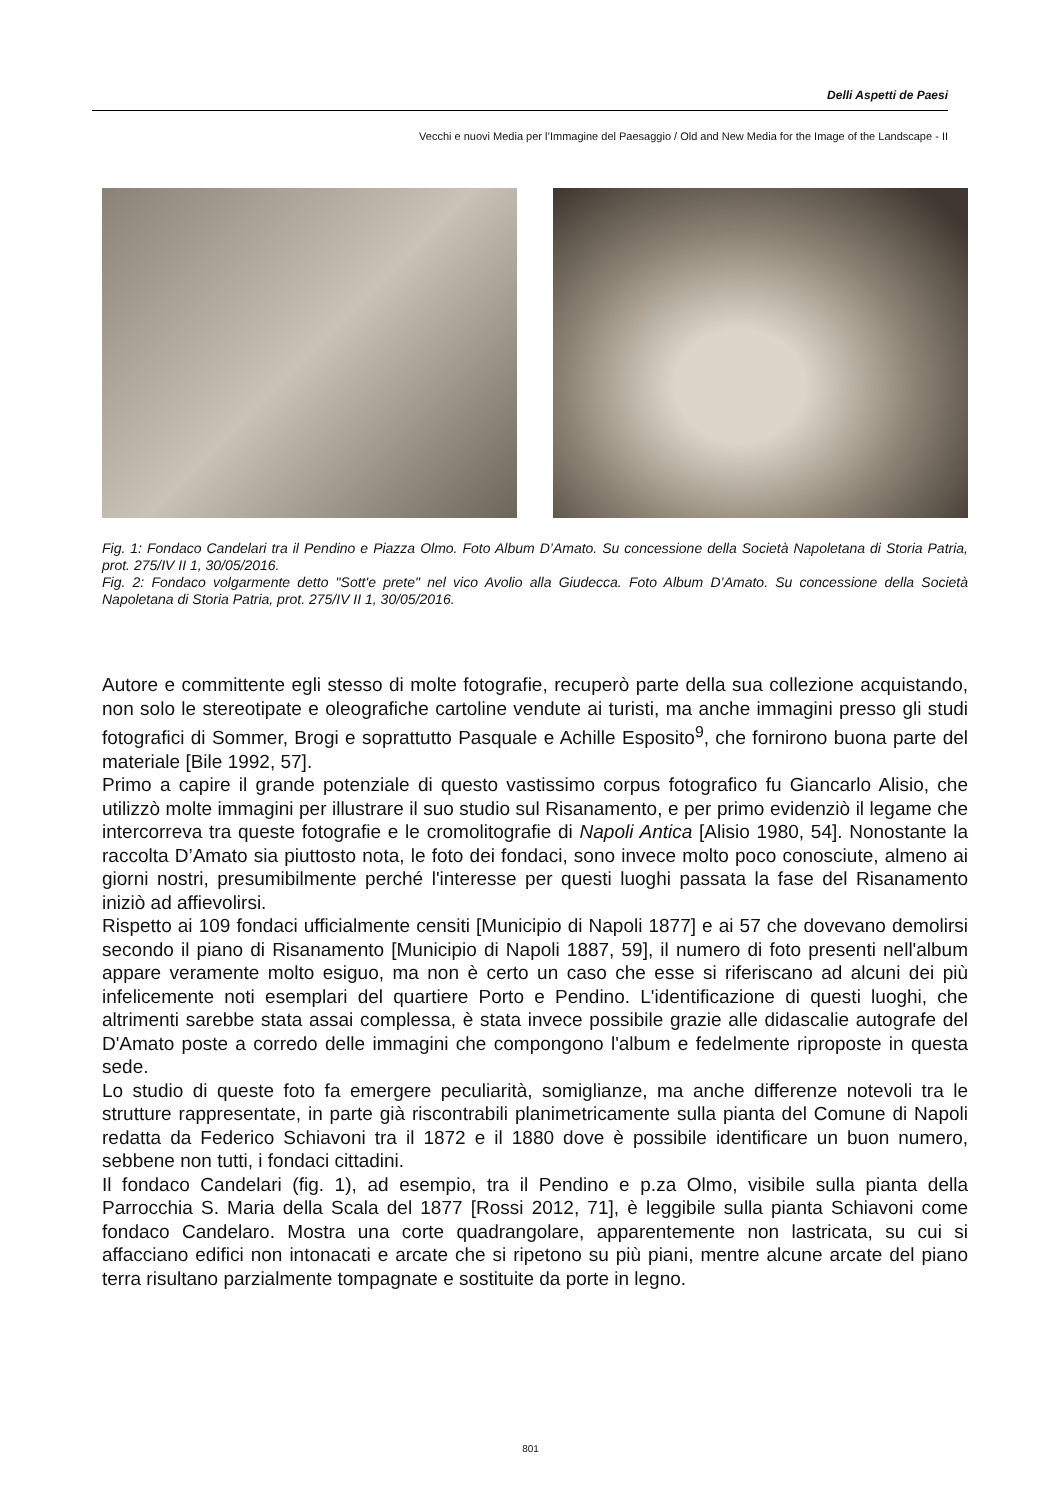Delli Aspetti de Paesi
Vecchi e nuovi Media per l’Immagine del Paesaggio / Old and New Media for the Image of the Landscape - II
Fig. 1: Fondaco Candelari tra il Pendino e Piazza Olmo. Foto Album D’Amato. Su concessione della Società Napoletana di Storia Patria, prot. 275/IV II 1, 30/05/2016.
Fig. 2: Fondaco volgarmente detto "Sott'e prete" nel vico Avolio alla Giudecca. Foto Album D’Amato. Su concessione della Società Napoletana di Storia Patria, prot. 275/IV II 1, 30/05/2016.
Autore e committente egli stesso di molte fotografie, recuperò parte della sua collezione acquistando, non solo le stereotipate e oleografiche cartoline vendute ai turisti, ma anche immagini presso gli studi fotografici di Sommer, Brogi e soprattutto Pasquale e Achille Esposito<sup>9</sup>, che fornirono buona parte del materiale [Bile 1992, 57].
Primo a capire il grande potenziale di questo vastissimo corpus fotografico fu Giancarlo Alisio, che utilizzò molte immagini per illustrare il suo studio sul Risanamento, e per primo evidenziò il legame che intercorreva tra queste fotografie e le cromolitografie di Napoli Antica [Alisio 1980, 54]. Nonostante la raccolta D’Amato sia piuttosto nota, le foto dei fondaci, sono invece molto poco conosciute, almeno ai giorni nostri, presumibilmente perché l'interesse per questi luoghi passata la fase del Risanamento iniziò ad affievolirsi.
Rispetto ai 109 fondaci ufficialmente censiti [Municipio di Napoli 1877] e ai 57 che dovevano demolirsi secondo il piano di Risanamento [Municipio di Napoli 1887, 59], il numero di foto presenti nell'album appare veramente molto esiguo, ma non è certo un caso che esse si riferiscano ad alcuni dei più infelicemente noti esemplari del quartiere Porto e Pendino. L'identificazione di questi luoghi, che altrimenti sarebbe stata assai complessa, è stata invece possibile grazie alle didascalie autografe del D'Amato poste a corredo delle immagini che compongono l'album e fedelmente riproposte in questa sede.
Lo studio di queste foto fa emergere peculiarità, somiglianze, ma anche differenze notevoli tra le strutture rappresentate, in parte già riscontrabili planimetricamente sulla pianta del Comune di Napoli redatta da Federico Schiavoni tra il 1872 e il 1880 dove è possibile identificare un buon numero, sebbene non tutti, i fondaci cittadini.
Il fondaco Candelari (fig. 1), ad esempio, tra il Pendino e p.za Olmo, visibile sulla pianta della Parrocchia S. Maria della Scala del 1877 [Rossi 2012, 71], è leggibile sulla pianta Schiavoni come fondaco Candelaro. Mostra una corte quadrangolare, apparentemente non lastricata, su cui si affacciano edifici non intonacati e arcate che si ripetono su più piani, mentre alcune arcate del piano terra risultano parzialmente tompagnate e sostituite da porte in legno.
801